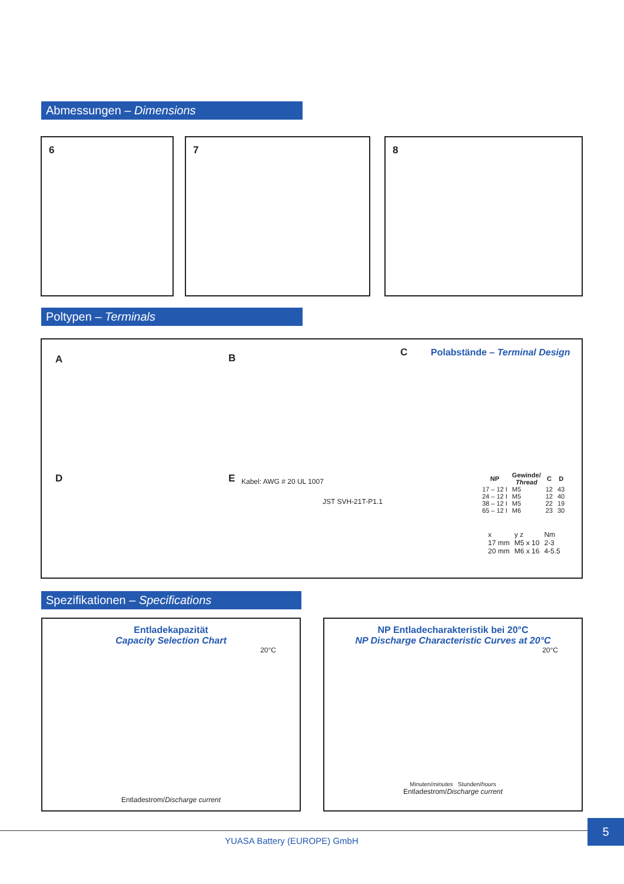Abmessungen – Dimensions
6 7 8
Poltypen – Terminals
A B
D E
Kabel: AWG # 20 UL 1007
JST SVH-21T-P1.1
C Polabstände – Terminal Design
| NP | Gewinde/ Thread | C | D |
| --- | --- | --- | --- |
| 17 – 12 I 24 – 12 I 38 – 12 I 65 – 12 I | M5 M5 M5 M6 | 12 12 22 23 | 43 40 19 30 |
| x | y z | Nm |
| 17 mm 20 mm | M5 x 10 M6 x 16 | 2-3 4-5.5 |
Spezifikationen – Specifications
Entladekapazität
Capacity Selection Chart
20°C
Entladestrom/Discharge current
NP Entladecharakteristik bei 20°C
NP Discharge Characteristic Curves at 20°C
20°C
Minuten/minutes Stunden/hours
Entladestrom/Discharge current
5
YUASA Battery (EUROPE) GmbH